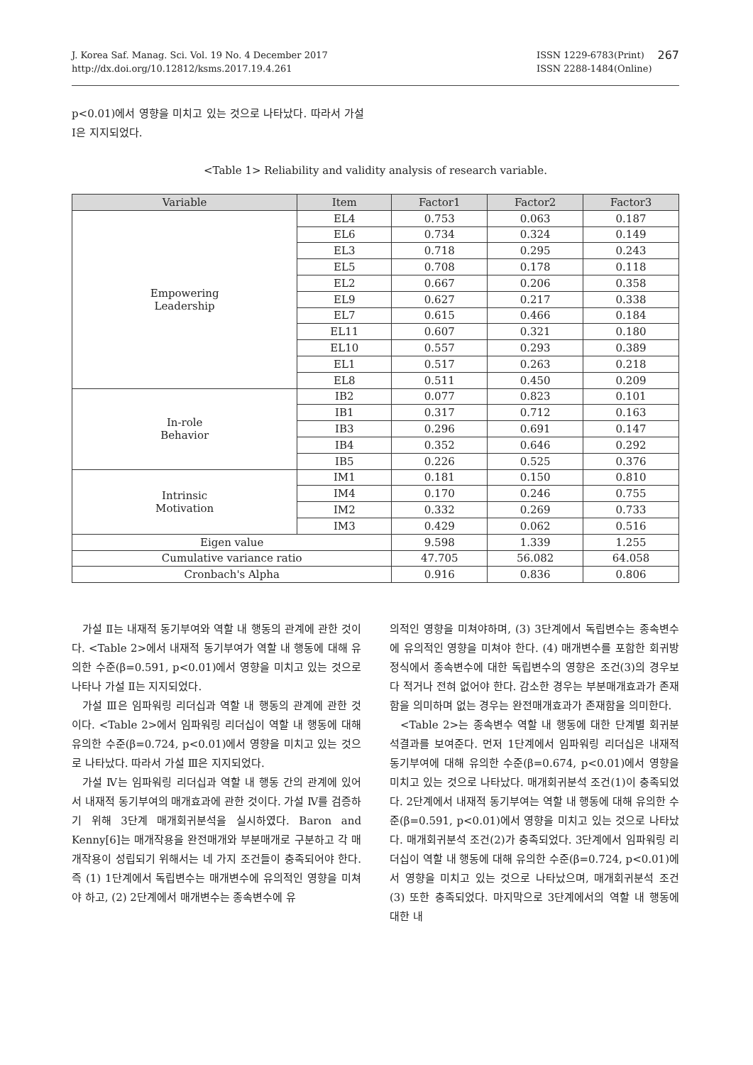J. Korea Saf. Manag. Sci. Vol. 19 No. 4 December 2017
http://dx.doi.org/10.12812/ksms.2017.19.4.261
ISSN 1229-6783(Print)
ISSN 2288-1484(Online)
267
p<0.01)에서 영향을 미치고 있는 것으로 나타났다. 따라서 가설 Ⅰ은 지지되었다.
<Table 1> Reliability and validity analysis of research variable.
| Variable | Item | Factor1 | Factor2 | Factor3 |
| --- | --- | --- | --- | --- |
| Empowering Leadership | EL4 | 0.753 | 0.063 | 0.187 |
| | EL6 | 0.734 | 0.324 | 0.149 |
| | EL3 | 0.718 | 0.295 | 0.243 |
| | EL5 | 0.708 | 0.178 | 0.118 |
| | EL2 | 0.667 | 0.206 | 0.358 |
| | EL9 | 0.627 | 0.217 | 0.338 |
| | EL7 | 0.615 | 0.466 | 0.184 |
| | EL11 | 0.607 | 0.321 | 0.180 |
| | EL10 | 0.557 | 0.293 | 0.389 |
| | EL1 | 0.517 | 0.263 | 0.218 |
| | EL8 | 0.511 | 0.450 | 0.209 |
| In-role Behavior | IB2 | 0.077 | 0.823 | 0.101 |
| | IB1 | 0.317 | 0.712 | 0.163 |
| | IB3 | 0.296 | 0.691 | 0.147 |
| | IB4 | 0.352 | 0.646 | 0.292 |
| | IB5 | 0.226 | 0.525 | 0.376 |
| Intrinsic Motivation | IM1 | 0.181 | 0.150 | 0.810 |
| | IM4 | 0.170 | 0.246 | 0.755 |
| | IM2 | 0.332 | 0.269 | 0.733 |
| | IM3 | 0.429 | 0.062 | 0.516 |
| Eigen value | | 9.598 | 1.339 | 1.255 |
| Cumulative variance ratio | | 47.705 | 56.082 | 64.058 |
| Cronbach's Alpha | | 0.916 | 0.836 | 0.806 |
가설 Ⅱ는 내재적 동기부여와 역할 내 행동의 관계에 관한 것이다. <Table 2>에서 내재적 동기부여가 역할 내 행동에 대해 유의한 수준(β=0.591, p<0.01)에서 영향을 미치고 있는 것으로 나타나 가설 Ⅱ는 지지되었다.
가설 Ⅲ은 임파워링 리더십과 역할 내 행동의 관계에 관한 것이다. <Table 2>에서 임파워링 리더십이 역할 내 행동에 대해 유의한 수준(β=0.724, p<0.01)에서 영향을 미치고 있는 것으로 나타났다. 따라서 가설 Ⅲ은 지지되었다.
가설 Ⅳ는 임파워링 리더십과 역할 내 행동 간의 관계에 있어서 내재적 동기부여의 매개효과에 관한 것이다. 가설 Ⅳ를 검증하기 위해 3단계 매개회귀분석을 실시하였다. Baron and Kenny[6]는 매개작용을 완전매개와 부분매개로 구분하고 각 매개작용이 성립되기 위해서는 네 가지 조건들이 충족되어야 한다. 즉 (1) 1단계에서 독립변수는 매개변수에 유의적인 영향을 미쳐야 하고, (2) 2단계에서 매개변수는 종속변수에 유
의적인 영향을 미쳐야하며, (3) 3단계에서 독립변수는 종속변수에 유의적인 영향을 미쳐야 한다. (4) 매개변수를 포함한 회귀방정식에서 종속변수에 대한 독립변수의 영향은 조건(3)의 경우보다 적거나 전혀 없어야 한다. 감소한 경우는 부분매개효과가 존재함을 의미하며 없는 경우는 완전매개효과가 존재함을 의미한다.
<Table 2>는 종속변수 역할 내 행동에 대한 단계별 회귀분석결과를 보여준다. 먼저 1단계에서 임파워링 리더십은 내재적 동기부여에 대해 유의한 수준(β=0.674, p<0.01)에서 영향을 미치고 있는 것으로 나타났다. 매개회귀분석 조건(1)이 충족되었다. 2단계에서 내재적 동기부여는 역할 내 행동에 대해 유의한 수준(β=0.591, p<0.01)에서 영향을 미치고 있는 것으로 나타났다. 매개회귀분석 조건(2)가 충족되었다. 3단계에서 임파워링 리더십이 역할 내 행동에 대해 유의한 수준(β=0.724, p<0.01)에서 영향을 미치고 있는 것으로 나타났으며, 매개회귀분석 조건(3) 또한 충족되었다. 마지막으로 3단계에서의 역할 내 행동에 대한 내